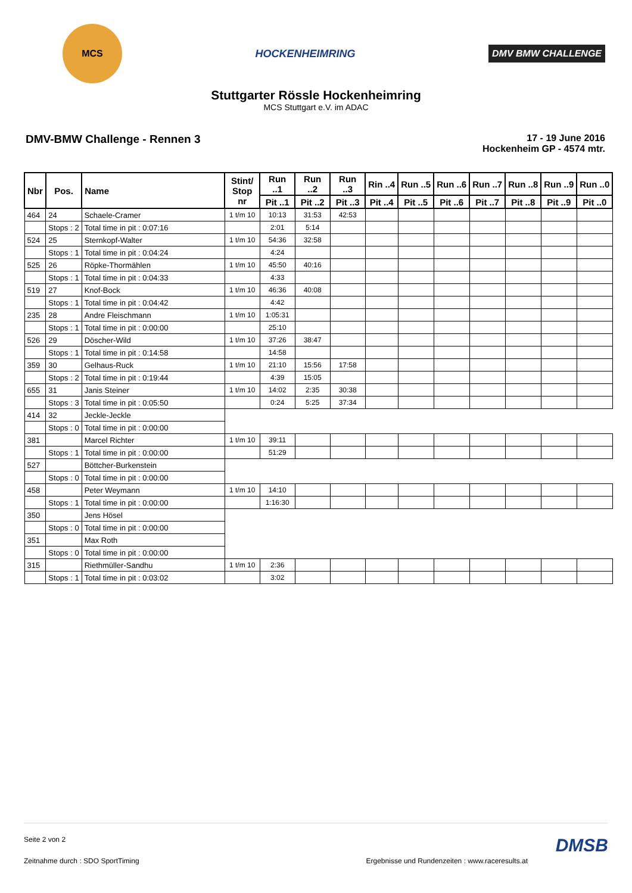MCS
HOCKENHEIMRING
DMV BMW CHALLENGE
Stuttgarter Rössle Hockenheimring
MCS Stuttgart e.V. im ADAC
DMV-BMW Challenge - Rennen 3
17 - 19 June 2016
Hockenheim GP - 4574 mtr.
| Nbr | Pos. | Name | | Stint/ Stop nr | Run ..1 | Run ..2 | Run ..3 | Rin ..4 | Run ..5 | Run ..6 | Run ..7 | Run ..8 | Run ..9 | Run ..0 |
| --- | --- | --- | --- | --- | --- | --- | --- | --- | --- | --- | --- | --- | --- | --- |
| | | | | | Pit ..1 | Pit ..2 | Pit ..3 | Pit ..4 | Pit ..5 | Pit ..6 | Pit ..7 | Pit ..8 | Pit ..9 | Pit ..0 |
| 464 | 24 | Schaele-Cramer | | 1 t/m 10 | 10:13 | 31:53 | 42:53 | | | | | | | |
| | Stops : 2 | | Total time in pit : 0:07:16 | | 2:01 | 5:14 | | | | | | | | |
| 524 | 25 | Sternkopf-Walter | | 1 t/m 10 | 54:36 | 32:58 | | | | | | | | |
| | Stops : 1 | | Total time in pit : 0:04:24 | | 4:24 | | | | | | | | | |
| 525 | 26 | Röpke-Thormählen | | 1 t/m 10 | 45:50 | 40:16 | | | | | | | | |
| | Stops : 1 | | Total time in pit : 0:04:33 | | 4:33 | | | | | | | | | |
| 519 | 27 | Knof-Bock | | 1 t/m 10 | 46:36 | 40:08 | | | | | | | | |
| | Stops : 1 | | Total time in pit : 0:04:42 | | 4:42 | | | | | | | | | |
| 235 | 28 | Andre Fleischmann | | 1 t/m 10 | 1:05:31 | | | | | | | | | |
| | Stops : 1 | | Total time in pit : 0:00:00 | | 25:10 | | | | | | | | | |
| 526 | 29 | Döscher-Wild | | 1 t/m 10 | 37:26 | 38:47 | | | | | | | | |
| | Stops : 1 | | Total time in pit : 0:14:58 | | 14:58 | | | | | | | | | |
| 359 | 30 | Gelhaus-Ruck | | 1 t/m 10 | 21:10 | 15:56 | 17:58 | | | | | | | |
| | Stops : 2 | | Total time in pit : 0:19:44 | | 4:39 | 15:05 | | | | | | | | |
| 655 | 31 | Janis Steiner | | 1 t/m 10 | 14:02 | 2:35 | 30:38 | | | | | | | |
| | Stops : 3 | | Total time in pit : 0:05:50 | | 0:24 | 5:25 | 37:34 | | | | | | | |
| 414 | 32 | Jeckle-Jeckle | | | | | | | | | | | | |
| | Stops : 0 | | Total time in pit : 0:00:00 | | | | | | | | | | | |
| 381 | | Marcel Richter | | 1 t/m 10 | 39:11 | | | | | | | | | |
| | Stops : 1 | | Total time in pit : 0:00:00 | | 51:29 | | | | | | | | | |
| 527 | | Böttcher-Burkenstein | | | | | | | | | | | | |
| | Stops : 0 | | Total time in pit : 0:00:00 | | | | | | | | | | | |
| 458 | | Peter Weymann | | 1 t/m 10 | 14:10 | | | | | | | | | |
| | Stops : 1 | | Total time in pit : 0:00:00 | | 1:16:30 | | | | | | | | | |
| 350 | | Jens Hösel | | | | | | | | | | | | |
| | Stops : 0 | | Total time in pit : 0:00:00 | | | | | | | | | | | |
| 351 | | Max Roth | | | | | | | | | | | | |
| | Stops : 0 | | Total time in pit : 0:00:00 | | | | | | | | | | | |
| 315 | | Riethmüller-Sandhu | | 1 t/m 10 | 2:36 | | | | | | | | | |
| | Stops : 1 | | Total time in pit : 0:03:02 | | 3:02 | | | | | | | | | |
Seite 2 von 2 DMSB
Zeitnahme durch : SDO SportTiming Ergebnisse und Rundenzeiten : www.raceresults.at